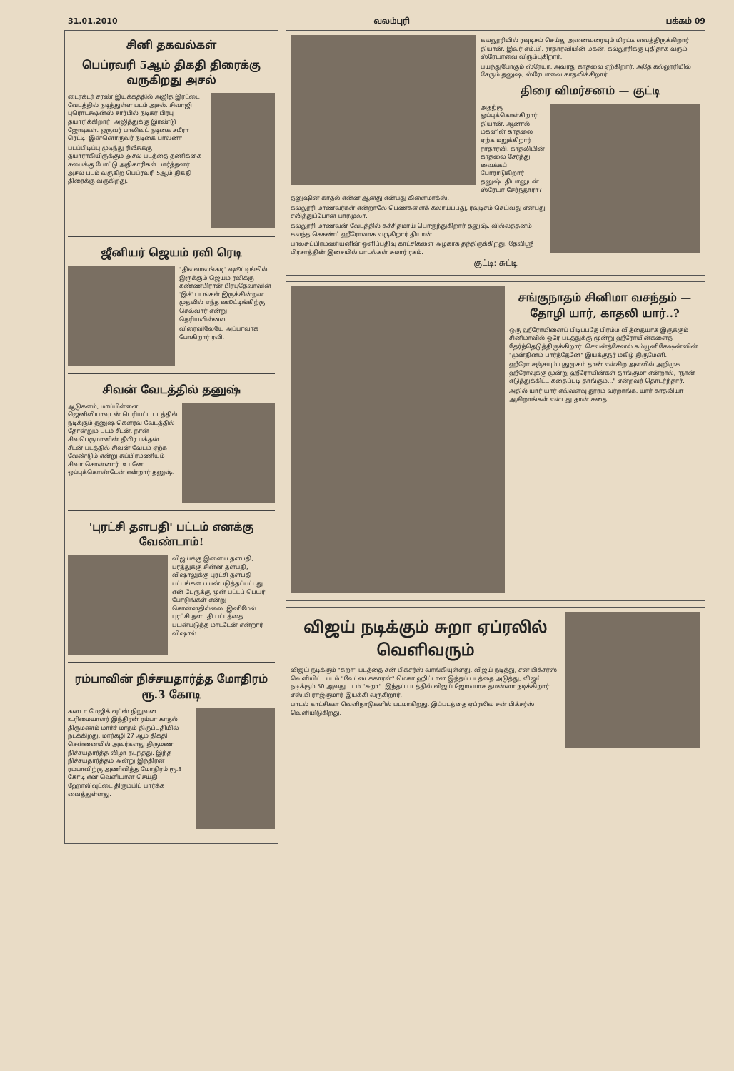31.01.2010 வலம்புரி பக்கம் 09
சினி தகவல்கள்
பெப்ரவரி 5ஆம் திகதி திரைக்கு வருகிறது அசல்
டைரக்டர் சரண் இயக்கத்தில் அஜித் இரட்டை வேடத்தில் நடித்துள்ள படம் அசல். சிவாஜி புரொடக்ஷன்ஸ் சார்பில் நடிகர் பிரபு தயாரிக்கிறார். அஜித்துக்கு இரண்டு ஜோடிகள். ஒருவர் பாலிவுட் நடிகை சமீரா ரெட்டி. இன்னொருவர் நடிகை பாவனா.
படப்பிடிப்பு முடிந்து ரிலீசுக்கு தயாராகியிருக்கும் அசல் படத்தை தணிக்கை சபைக்கு போட்டு அதிகாரிகள் பார்த்தனர். அசல் படம் வருகிற பெப்ரவரி 5ஆம் திகதி திரைக்கு வருகிறது.
ஜீனியர் ஜெயம் ரவி ரெடி
"தில்லாலங்கடி" ஷூட்டிங்கில் இருக்கும் ஜெயம் ரவிக்கு கண்ணபிரான் பிரபுதேவாவின் 'இச்' படங்கள் இருக்கின்றன. முதலில் எந்த ஷூட்டிங்கிற்கு செல்வார் என்று தெரியவில்லை.
விரைவிலேயே அப்பாவாக போகிறார் ரவி.
சிவன் வேடத்தில் தனுஷ்
ஆடுகளம், மாப்பிள்ளை, ஜெனிலியாவுடன் பெரியட்ட படத்தில் நடிக்கும் தனுஷ் கௌரவ வேடத்தில் தோன்றும் படம் சீடன். நான் சிவபெருமானின் தீவிர பக்தன். சீடன் படத்தில் சிவன் வேடம் ஏற்க வேண்டும் என்று சுப்பிரமணியம் சிவா சொன்னார். உடனே ஒப்புக்கொண்டேன் என்றார் தனுஷ்.
'புரட்சி தளபதி' பட்டம் எனக்கு வேண்டாம்!
விஜய்க்கு இளைய தளபதி, பரத்துக்கு சின்ன தளபதி, விஷாலுக்கு புரட்சி தளபதி பட்டங்கள் பயன்படுத்தப்பட்டது. என் பேருக்கு முன் பட்டப் பெயர் போடுங்கள் என்று சொன்னதில்லை. இனிமேல் புரட்சி தளபதி பட்டத்தை பயன்படுத்த மாட்டேன் என்றார் விஷால்.
ரம்பாவின் நிச்சயதார்த்த மோதிரம் ரூ.3 கோடி
கனடா மேஜிக் வுட்ஸ் நிறுவன உரிமையாளர் இந்திரன் ரம்பா காதல் திருமணம் மார்ச் மாதம் திருப்பதியில் நடக்கிறது. மார்கழி 27 ஆம் திகதி சென்னையில் அவர்களது திருமண நிச்சயதார்த்த விழா நடந்தது. இந்த நிச்சயதார்த்தம் அன்று இந்திரன் ரம்பாவிற்கு அணிவித்த மோதிரம் ரூ.3 கோடி என வெளியான செய்தி ஹோலிவுட்டை திரும்பிப் பார்க்க வைத்துள்ளது.
கல்லூரியில் ரவுடிசம் செய்து அனைவரையும் மிரட்டி வைத்திருக்கிறார் தியான். இவர் எம்.பி. ராதாரவியின் மகன். கல்லூரிக்கு புதிதாக வரும் ஸ்ரேயாவை விரும்புகிறார்.
பயந்துபோகும் ஸ்ரேயா, அவரது காதலை ஏற்கிறார். அதே கல்லூரியில் சேரும் தனுஷ், ஸ்ரேயாவை காதலிக்கிறார்.
திரை விமர்சனம் — குட்டி
அதற்கு ஒப்புக்கொள்கிறார் தியான். ஆனால் மகனின் காதலை ஏற்க மறுக்கிறார் ராதாரவி. காதலியின் காதலை சேர்த்து வைக்கப் போராடுகிறார் தனுஷ். தியானுடன் ஸ்ரேயா சேர்ந்தாரா? தனுஷின் காதல் என்ன ஆனது என்பது கிளைமாக்ஸ்.
கல்லூரி மாணவர்கள் என்றாலே பெண்களைக் கலாய்ப்பது, ரவுடிசம் செய்வது என்பது சலித்துப்போன பார்முலா.
கல்லூரி மாணவன் வேடத்தில் கச்சிதமாய் பொருந்துகிறார் தனுஷ். வில்லத்தனம் கலந்த செகண்ட் ஹீரோவாக வருகிறார் தியான்.
பாலசுப்பிரமணியனின் ஒளிப்பதிவு காட்சிகளை அழகாக தந்திருக்கிறது. தேவிஸ்ரீ பிரசாத்தின் இசையில் பாடல்கள் சுமார் ரகம்.
குட்டி: சுட்டி
சங்குநாதம் சினிமா வசந்தம் — தோழி யார், காதலி யார்..?
ஒரு ஹீரோயினைப் பிடிப்பதே பிரம்ம வித்தையாக இருக்கும் சினிமாவில் ஒரே படத்துக்கு மூன்று ஹீரோயின்களைத் தேர்ந்தெடுத்திருக்கிறார். செவன்த்சேனல் கம்யூனிகேஷன்ஸின் "முன்தினம் பார்த்தேனே" இயக்குநர் மகிழ் திருமேனி.
ஹீரோ சஞ்சயும் புதுமுகம் தான் என்கிற அளவில் அறிமுக ஹீரோவுக்கு மூன்று ஹீரோயின்கள் தாங்குமா என்றால், "நான் எடுத்துக்கிட்ட கதைப்படி தாங்கும்..." என்றவர் தொடர்ந்தார்.
அதில் யார் யார் எவ்வளவு தூரம் வர்றாங்க, யார் காதலியா ஆகிறாங்கள் என்பது தான் கதை.
விஜய் நடிக்கும் சுறா ஏப்ரலில் வெளிவரும்
விஜய் நடிக்கும் "சுறா" படத்தை சன் பிக்சர்ஸ் வாங்கியுள்ளது. விஜய் நடித்து, சன் பிக்சர்ஸ் வெளியிட்ட படம் "வேட்டைக்காரன்" மெகா ஹிட்டான இந்தப் படத்தை அடுத்து, விஜய் நடிக்கும் 50 ஆவது படம் "சுறா". இந்தப் படத்தில் விஜய் ஜோடியாக தமன்னா நடிக்கிறார். எஸ்.பி.ராஜ்குமார் இயக்கி வருகிறார்.
பாடல் காட்சிகள் வெளிநாடுகளில் படமாகிறது. இப்படத்தை ஏப்ரலில் சன் பிக்சர்ஸ் வெளியிடுகிறது.